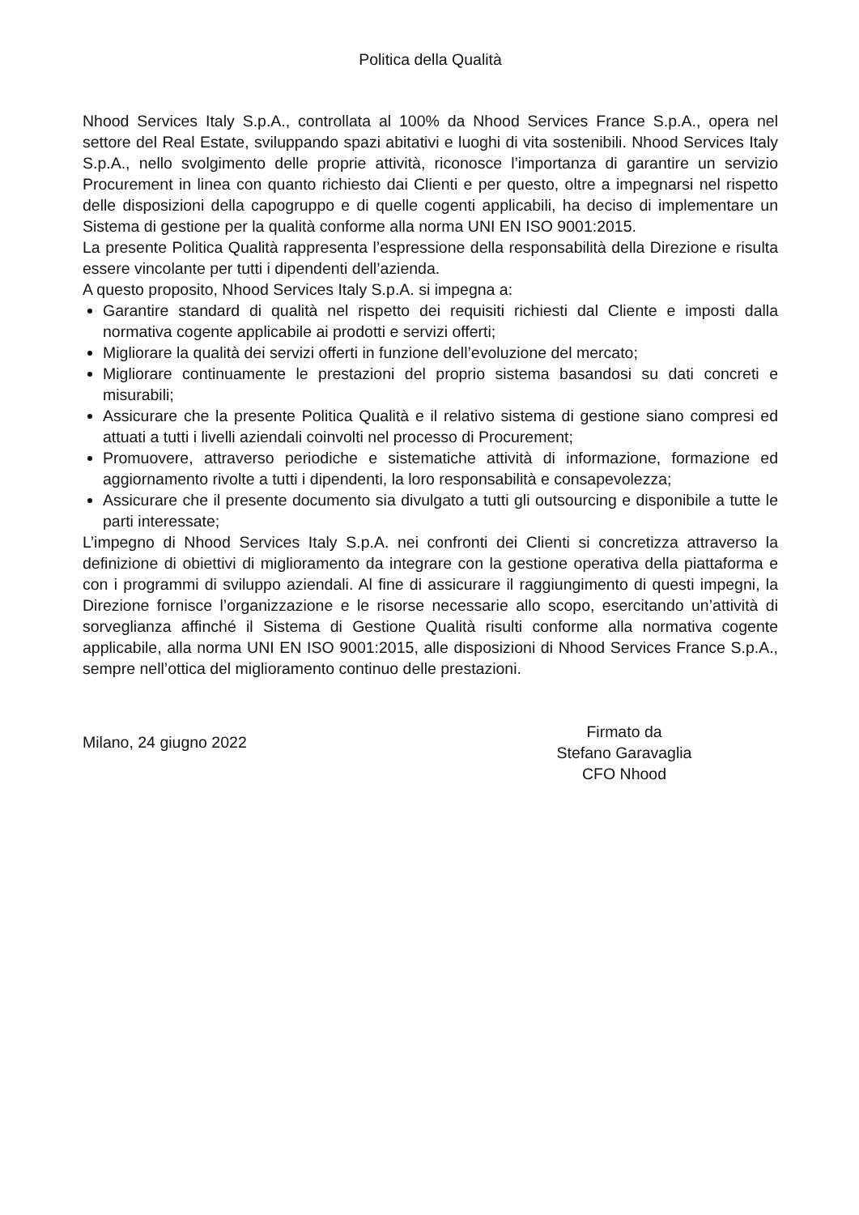Politica della Qualità
Nhood Services Italy S.p.A., controllata al 100% da Nhood Services France S.p.A., opera nel settore del Real Estate, sviluppando spazi abitativi e luoghi di vita sostenibili. Nhood Services Italy S.p.A., nello svolgimento delle proprie attività, riconosce l’importanza di garantire un servizio Procurement in linea con quanto richiesto dai Clienti e per questo, oltre a impegnarsi nel rispetto delle disposizioni della capogruppo e di quelle cogenti applicabili, ha deciso di implementare un Sistema di gestione per la qualità conforme alla norma UNI EN ISO 9001:2015.
La presente Politica Qualità rappresenta l’espressione della responsabilità della Direzione e risulta essere vincolante per tutti i dipendenti dell’azienda.
A questo proposito, Nhood Services Italy S.p.A. si impegna a:
Garantire standard di qualità nel rispetto dei requisiti richiesti dal Cliente e imposti dalla normativa cogente applicabile ai prodotti e servizi offerti;
Migliorare la qualità dei servizi offerti in funzione dell’evoluzione del mercato;
Migliorare continuamente le prestazioni del proprio sistema basandosi su dati concreti e misurabili;
Assicurare che la presente Politica Qualità e il relativo sistema di gestione siano compresi ed attuati a tutti i livelli aziendali coinvolti nel processo di Procurement;
Promuovere, attraverso periodiche e sistematiche attività di informazione, formazione ed aggiornamento rivolte a tutti i dipendenti, la loro responsabilità e consapevolezza;
Assicurare che il presente documento sia divulgato a tutti gli outsourcing e disponibile a tutte le parti interessate;
L’impegno di Nhood Services Italy S.p.A. nei confronti dei Clienti si concretizza attraverso la definizione di obiettivi di miglioramento da integrare con la gestione operativa della piattaforma e con i programmi di sviluppo aziendali. Al fine di assicurare il raggiungimento di questi impegni, la Direzione fornisce l’organizzazione e le risorse necessarie allo scopo, esercitando un’attività di sorveglianza affinché il Sistema di Gestione Qualità risulti conforme alla normativa cogente applicabile, alla norma UNI EN ISO 9001:2015, alle disposizioni di Nhood Services France S.p.A., sempre nell’ottica del miglioramento continuo delle prestazioni.
Milano, 24 giugno 2022
Firmato da
Stefano Garavaglia
CFO Nhood